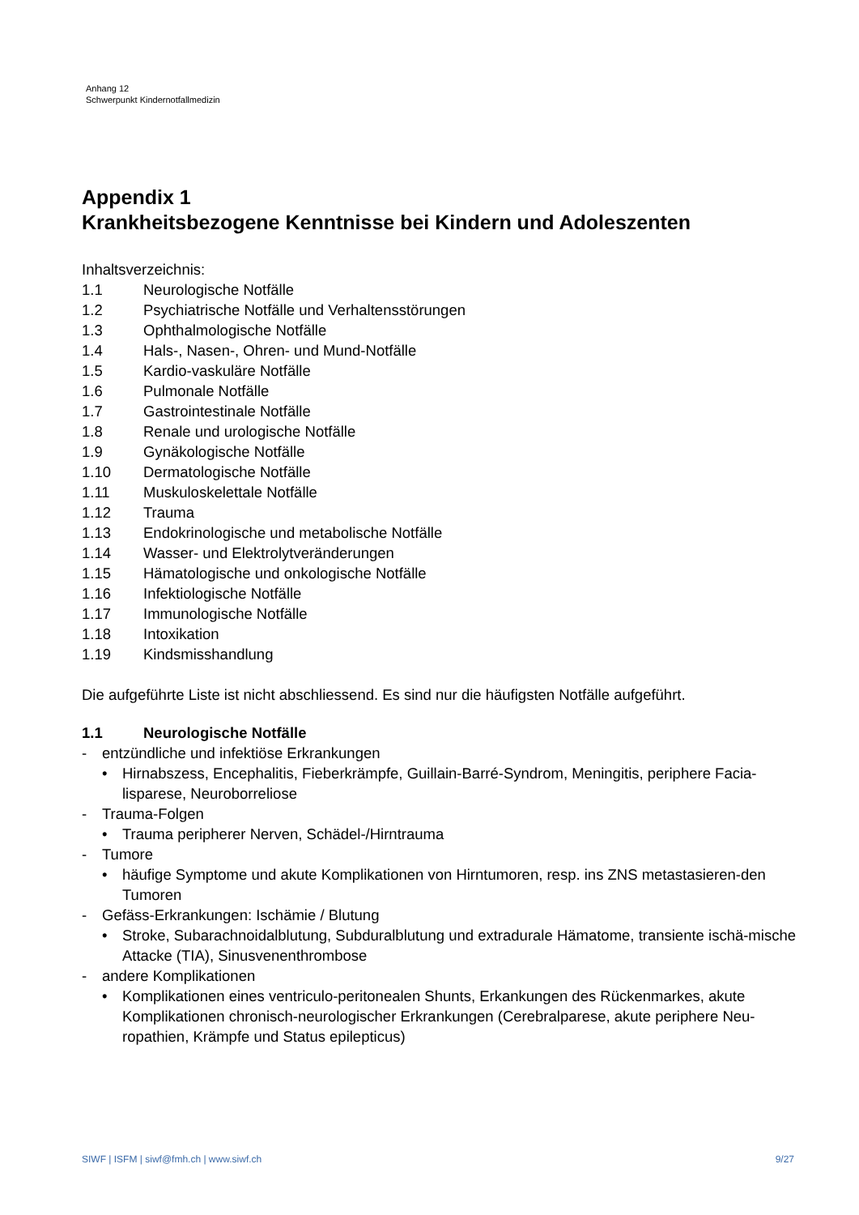Anhang 12
Schwerpunkt Kindernotfallmedizin
Appendix 1
Krankheitsbezogene Kenntnisse bei Kindern und Adoleszenten
Inhaltsverzeichnis:
1.1 Neurologische Notfälle
1.2 Psychiatrische Notfälle und Verhaltensstörungen
1.3 Ophthalmologische Notfälle
1.4 Hals-, Nasen-, Ohren- und Mund-Notfälle
1.5 Kardio-vaskuläre Notfälle
1.6 Pulmonale Notfälle
1.7 Gastrointestinale Notfälle
1.8 Renale und urologische Notfälle
1.9 Gynäkologische Notfälle
1.10 Dermatologische Notfälle
1.11 Muskuloskelettale Notfälle
1.12 Trauma
1.13 Endokrinologische und metabolische Notfälle
1.14 Wasser- und Elektrolytveränderungen
1.15 Hämatologische und onkologische Notfälle
1.16 Infektiologische Notfälle
1.17 Immunologische Notfälle
1.18 Intoxikation
1.19 Kindsmisshandlung
Die aufgeführte Liste ist nicht abschliessend. Es sind nur die häufigsten Notfälle aufgeführt.
1.1 Neurologische Notfälle
- entzündliche und infektiöse Erkrankungen
• Hirnabszess, Encephalitis, Fieberkrämpfe, Guillain-Barré-Syndrom, Meningitis, periphere Facia-lisparese, Neuroborreliose
- Trauma-Folgen
• Trauma peripherer Nerven, Schädel-/Hirntrauma
- Tumore
• häufige Symptome und akute Komplikationen von Hirntumoren, resp. ins ZNS metastasieren-den Tumoren
- Gefäss-Erkrankungen: Ischämie / Blutung
• Stroke, Subarachnoidalblutung, Subduralblutung und extradurale Hämatome, transiente ischä-mische Attacke (TIA), Sinusvenenthrombose
- andere Komplikationen
• Komplikationen eines ventriculo-peritonealen Shunts, Erkankungen des Rückenmarkes, akute Komplikationen chronisch-neurologischer Erkrankungen (Cerebralparese, akute periphere Neu-ropathien, Krämpfe und Status epilepticus)
SIWF | ISFM | siwf@fmh.ch | www.siwf.ch 9/27